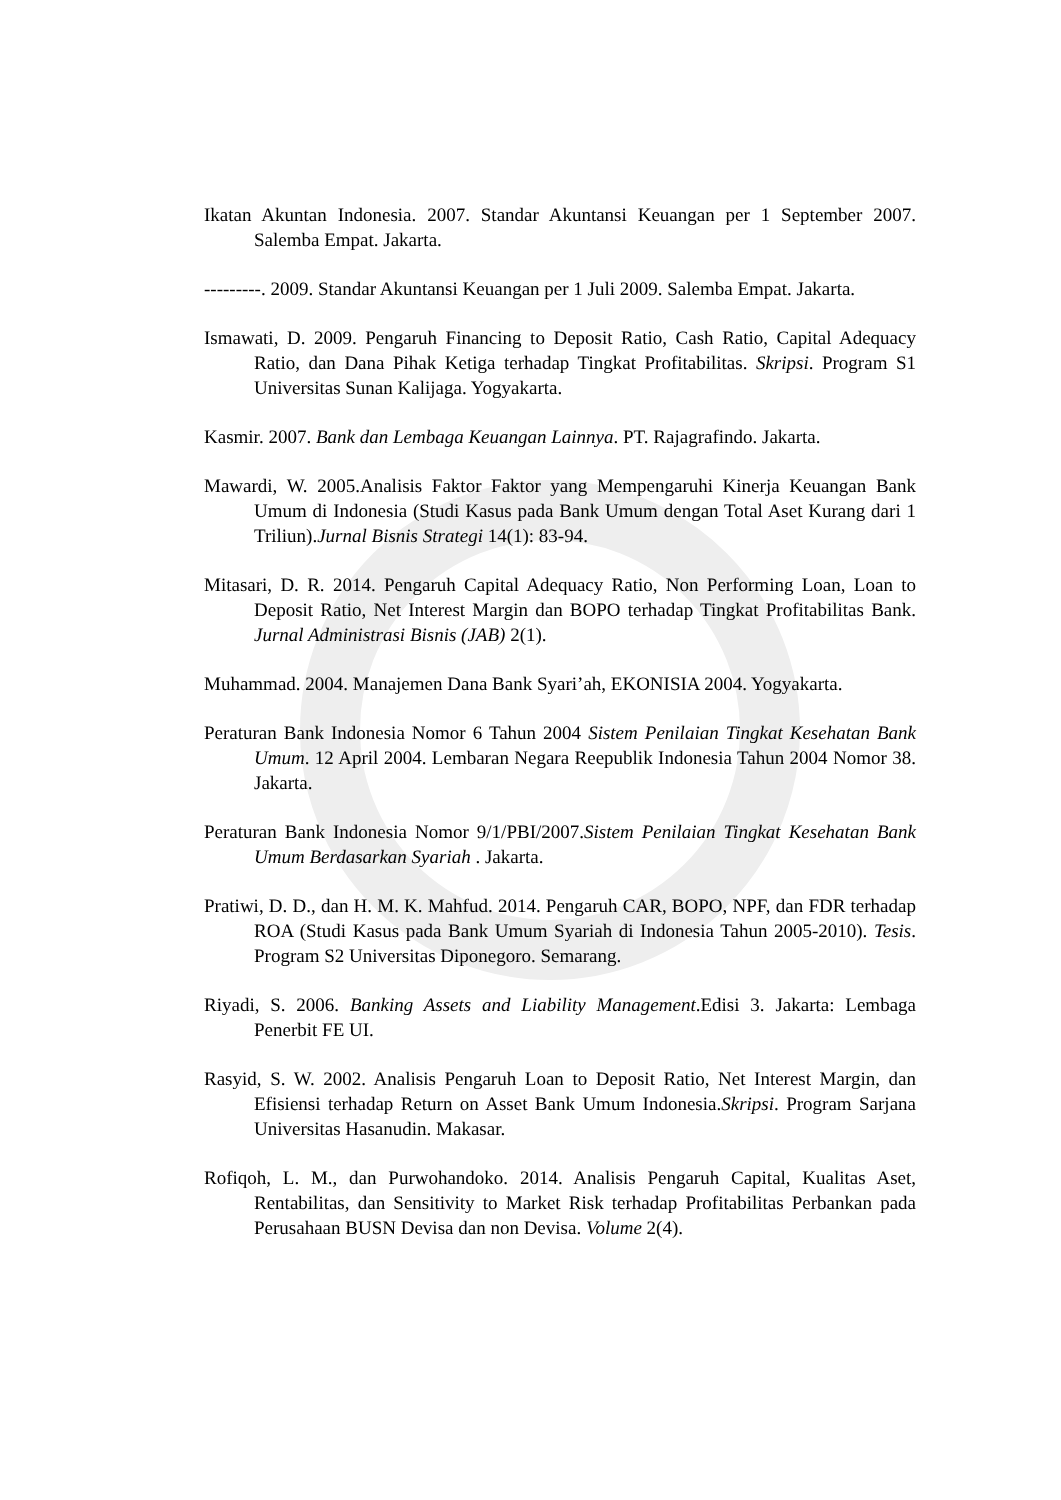Ikatan Akuntan Indonesia. 2007. Standar Akuntansi Keuangan per 1 September 2007. Salemba Empat. Jakarta.
---------. 2009. Standar Akuntansi Keuangan per 1 Juli 2009. Salemba Empat. Jakarta.
Ismawati, D. 2009. Pengaruh Financing to Deposit Ratio, Cash Ratio, Capital Adequacy Ratio, dan Dana Pihak Ketiga terhadap Tingkat Profitabilitas. Skripsi. Program S1 Universitas Sunan Kalijaga. Yogyakarta.
Kasmir. 2007. Bank dan Lembaga Keuangan Lainnya. PT. Rajagrafindo. Jakarta.
Mawardi, W. 2005.Analisis Faktor Faktor yang Mempengaruhi Kinerja Keuangan Bank Umum di Indonesia (Studi Kasus pada Bank Umum dengan Total Aset Kurang dari 1 Triliun).Jurnal Bisnis Strategi 14(1): 83-94.
Mitasari, D. R. 2014. Pengaruh Capital Adequacy Ratio, Non Performing Loan, Loan to Deposit Ratio, Net Interest Margin dan BOPO terhadap Tingkat Profitabilitas Bank. Jurnal Administrasi Bisnis (JAB) 2(1).
Muhammad. 2004. Manajemen Dana Bank Syari’ah, EKONISIA 2004. Yogyakarta.
Peraturan Bank Indonesia Nomor 6 Tahun 2004 Sistem Penilaian Tingkat Kesehatan Bank Umum. 12 April 2004. Lembaran Negara Reepublik Indonesia Tahun 2004 Nomor 38. Jakarta.
Peraturan Bank Indonesia Nomor 9/1/PBI/2007.Sistem Penilaian Tingkat Kesehatan Bank Umum Berdasarkan Syariah . Jakarta.
Pratiwi, D. D., dan H. M. K. Mahfud. 2014. Pengaruh CAR, BOPO, NPF, dan FDR terhadap ROA (Studi Kasus pada Bank Umum Syariah di Indonesia Tahun 2005-2010). Tesis. Program S2 Universitas Diponegoro. Semarang.
Riyadi, S. 2006. Banking Assets and Liability Management.Edisi 3. Jakarta: Lembaga Penerbit FE UI.
Rasyid, S. W. 2002. Analisis Pengaruh Loan to Deposit Ratio, Net Interest Margin, dan Efisiensi terhadap Return on Asset Bank Umum Indonesia.Skripsi. Program Sarjana Universitas Hasanudin. Makasar.
Rofiqoh, L. M., dan Purwohandoko. 2014. Analisis Pengaruh Capital, Kualitas Aset, Rentabilitas, dan Sensitivity to Market Risk terhadap Profitabilitas Perbankan pada Perusahaan BUSN Devisa dan non Devisa. Volume 2(4).